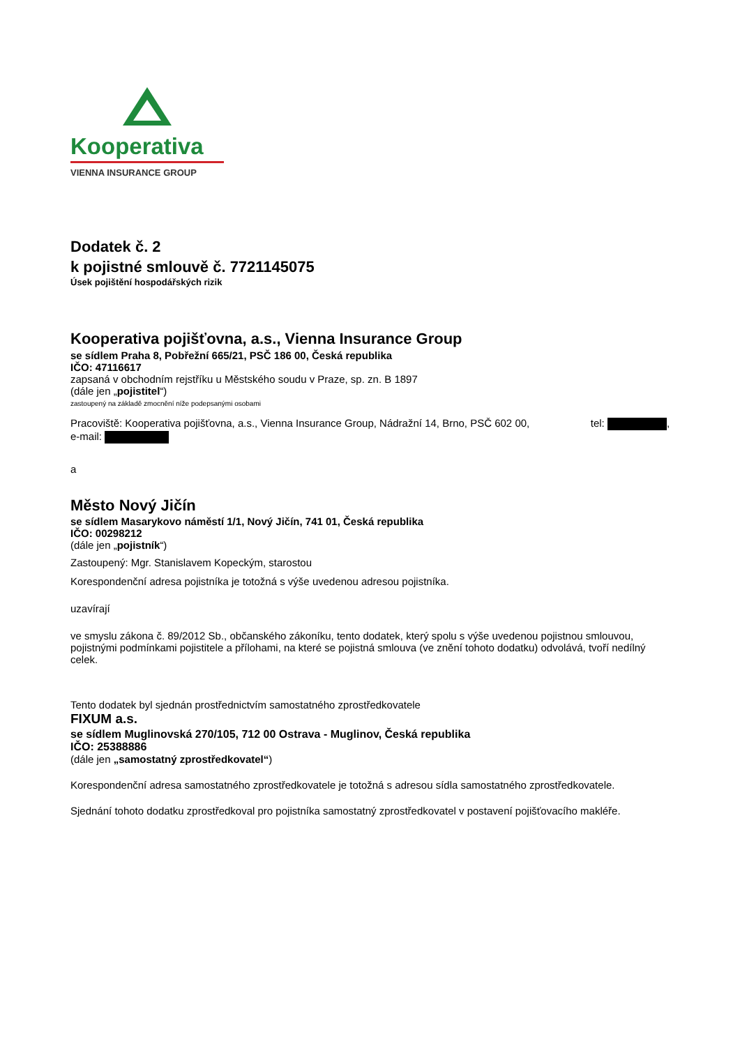Kooperativa
VIENNA INSURANCE GROUP
Dodatek č. 2
k pojistné smlouvě č. 7721145075
Úsek pojištění hospodářských rizik
Kooperativa pojišťovna, a.s., Vienna Insurance Group
se sídlem Praha 8, Pobřežní 665/21, PSČ 186 00, Česká republika
IČO: 47116617
zapsaná v obchodním rejstříku u Městského soudu v Praze, sp. zn. B 1897
(dále jen „pojistitel“)
zastoupený na základě zmocnění níže podepsanými osobami
Pracoviště: Kooperativa pojišťovna, a.s., Vienna Insurance Group, Nádražní 14, Brno, PSČ 602 00, tel: , e-mail:
a
Město Nový Jičín
se sídlem Masarykovo náměstí 1/1, Nový Jičín, 741 01, Česká republika
IČO: 00298212
(dále jen „pojistník“)
Zastoupený: Mgr. Stanislavem Kopeckým, starostou
Korespondenční adresa pojistníka je totožná s výše uvedenou adresou pojistníka.
uzavírají
ve smyslu zákona č. 89/2012 Sb., občanského zákoníku, tento dodatek, který spolu s výše uvedenou pojistnou smlouvou, pojistnými podmínkami pojistitele a přílohami, na které se pojistná smlouva (ve znění tohoto dodatku) odvolává, tvoří nedílný celek.
Tento dodatek byl sjednán prostřednictvím samostatného zprostředkovatele
FIXUM a.s.
se sídlem Muglinovská 270/105, 712 00 Ostrava - Muglinov, Česká republika
IČO: 25388886
(dále jen „samostatný zprostředkovatel“)
Korespondenční adresa samostatného zprostředkovatele je totožná s adresou sídla samostatného zprostředkovatele.
Sjednání tohoto dodatku zprostředkoval pro pojistníka samostatný zprostředkovatel v postavení pojišťovacího makléře.